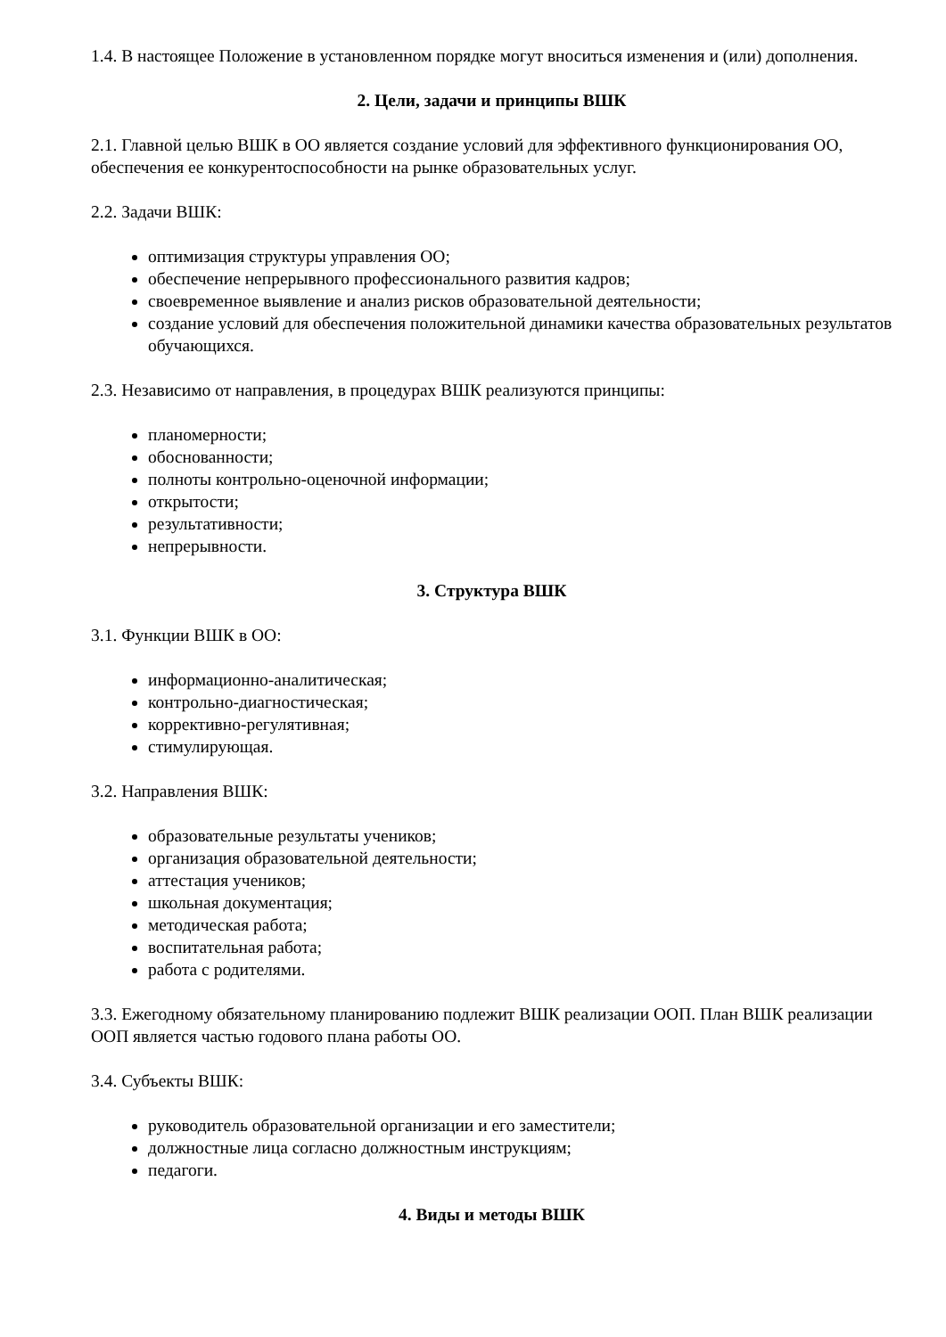1.4. В настоящее Положение в установленном порядке могут вноситься изменения и (или) дополнения.
2. Цели, задачи и принципы ВШК
2.1. Главной целью ВШК в ОО является создание условий для эффективного функционирования ОО, обеспечения ее конкурентоспособности на рынке образовательных услуг.
2.2. Задачи ВШК:
оптимизация структуры управления ОО;
обеспечение непрерывного профессионального развития кадров;
своевременное выявление и анализ рисков образовательной деятельности;
создание условий для обеспечения положительной динамики качества образовательных результатов обучающихся.
2.3. Независимо от направления, в процедурах ВШК реализуются принципы:
планомерности;
обоснованности;
полноты контрольно-оценочной информации;
открытости;
результативности;
непрерывности.
3. Структура ВШК
3.1. Функции ВШК в ОО:
информационно-аналитическая;
контрольно-диагностическая;
коррективно-регулятивная;
стимулирующая.
3.2. Направления ВШК:
образовательные результаты учеников;
организация образовательной деятельности;
аттестация учеников;
школьная документация;
методическая работа;
воспитательная работа;
работа с родителями.
3.3. Ежегодному обязательному планированию подлежит ВШК реализации ООП. План ВШК реализации ООП является частью годового плана работы ОО.
3.4. Субъекты ВШК:
руководитель образовательной организации и его заместители;
должностные лица согласно должностным инструкциям;
педагоги.
4. Виды и методы ВШК